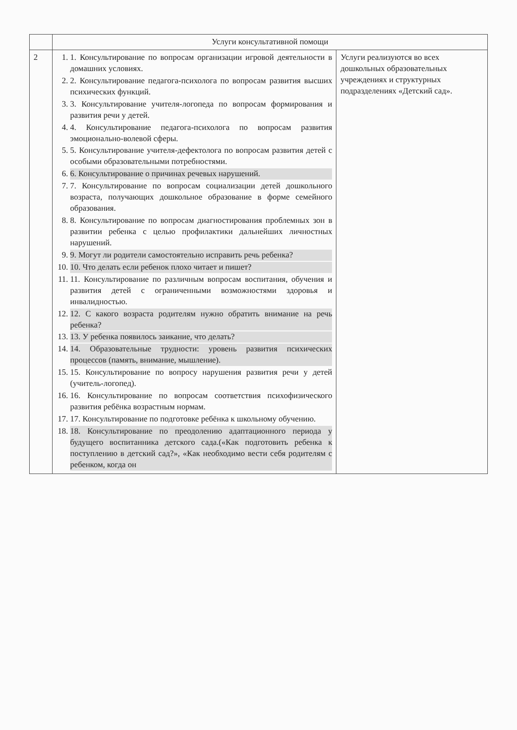| | Услуги консультативной помощи | |
| 2 | 1. 1. Консультирование по вопросам организации игровой деятельности в домашних условиях. 2. 2. Консультирование педагога-психолога по вопросам развития высших психических функций. 3. 3. Консультирование учителя-логопеда по вопросам формирования и развития речи у детей. 4. 4. Консультирование педагога-психолога по вопросам развития эмоционально-волевой сферы. 5. 5. Консультирование учителя-дефектолога по вопросам развития детей с особыми образовательными потребностями. 6. 6. Консультирование о причинах речевых нарушений. 7. 7. Консультирование по вопросам социализации детей дошкольного возраста, получающих дошкольное образование в форме семейного образования. 8. 8. Консультирование по вопросам диагностирования проблемных зон в развитии ребенка с целью профилактики дальнейших личностных нарушений. 9. 9. Могут ли родители самостоятельно исправить речь ребенка? 10. 10. Что делать если ребенок плохо читает и пишет? 11. 11. Консультирование по различным вопросам воспитания, обучения и развития детей с ограниченными возможностями здоровья и инвалидностью. 12. 12. С какого возраста родителям нужно обратить внимание на речь ребенка? 13. 13. У ребенка появилось заикание, что делать? 14. 14. Образовательные трудности: уровень развития психических процессов (память, внимание, мышление). 15. 15. Консультирование по вопросу нарушения развития речи у детей (учитель-логопед). 16. 16. Консультирование по вопросам соответствия психофизического развития ребёнка возрастным нормам. 17. 17. Консультирование по подготовке ребёнка к школьному обучению. 18. 18. Консультирование по преодолению адаптационного периода у будущего воспитанника детского сада.(«Как подготовить ребенка к поступлению в детский сад?», «Как необходимо вести себя родителям с ребенком, когда он | Услуги реализуются во всех дошкольных образовательных учреждениях и структурных подразделениях «Детский сад». |